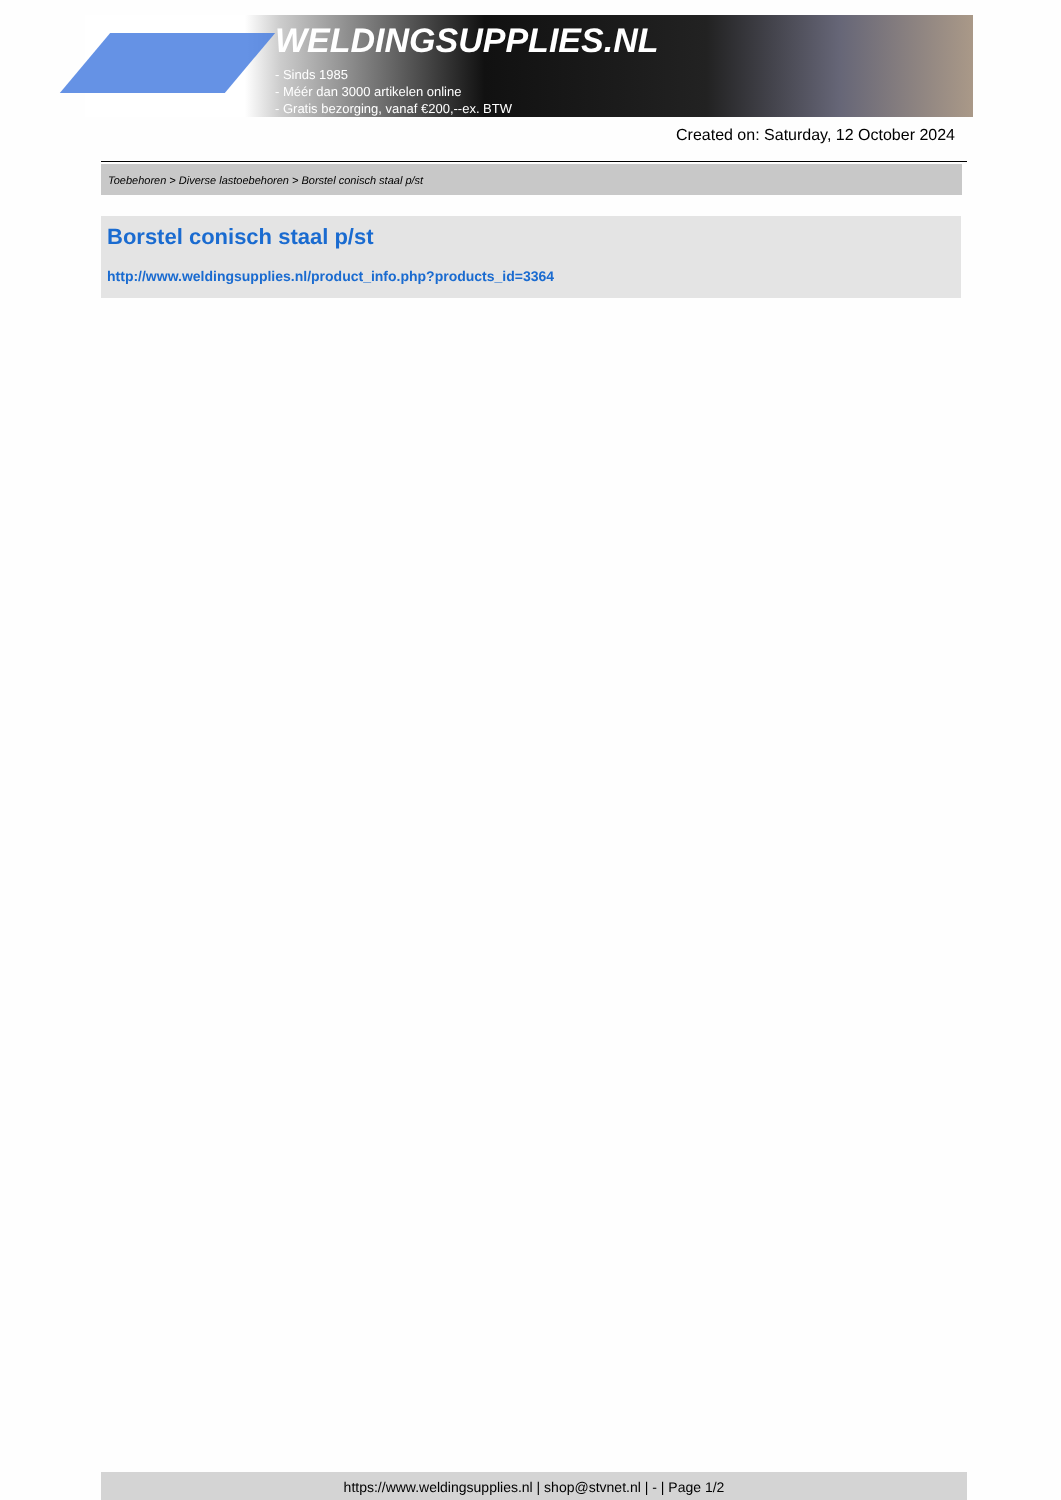WELDINGSUPPLIES.NL
- Sinds 1985
- Méér dan 3000 artikelen online
- Gratis bezorging, vanaf €200,--ex. BTW
Created on: Saturday, 12 October 2024
Toebehoren > Diverse lastoebehoren > Borstel conisch staal p/st
Borstel conisch staal p/st
http://www.weldingsupplies.nl/product_info.php?products_id=3364
https://www.weldingsupplies.nl | shop@stvnet.nl | - | Page 1/2